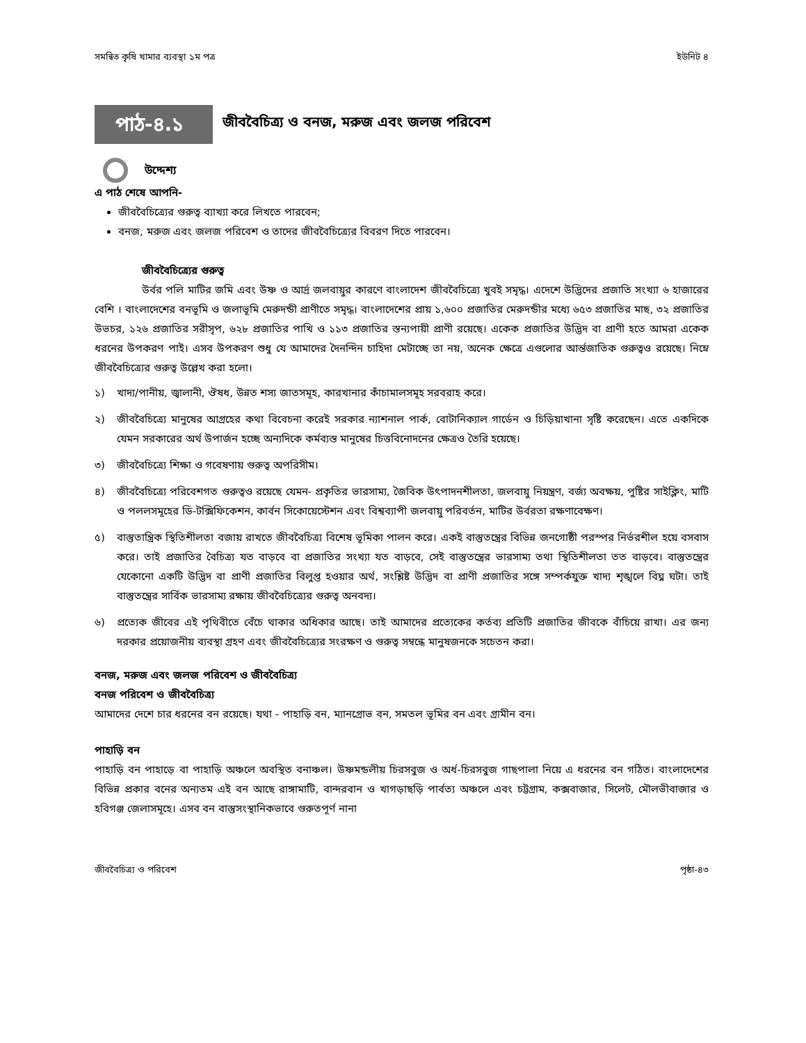সমন্বিত কৃষি খামার ব্যবস্থা ১ম পত্র ইউনিট ৪
পাঠ-৪.১
জীববৈচিত্র্য ও বনজ, মরুজ এবং জলজ পরিবেশ
উদ্দেশ্য
এ পাঠ শেষে আপনি-
জীববৈচিত্র্যের গুরুত্ব ব্যাখ্যা করে লিখতে পারবেন;
বনজ, মরুজ এবং জলজ পরিবেশ ও তাদের জীববৈচিত্র্যের বিবরণ দিতে পারবেন।
জীববৈচিত্র্যের গুরুত্ব
উর্বর পলি মাটির জমি এবং উষ্ণ ও আর্দ্র জলবায়ুর কারণে বাংলাদেশ জীববৈচিত্র্যে খুবই সমৃদ্ধ। এদেশে উদ্ভিদের প্রজাতি সংখ্যা ৬ হাজারের বেশি । বাংলাদেশের বনভূমি ও জলাভূমি মেরুদন্ডী প্রাণীতে সমৃদ্ধ। বাংলাদেশের প্রায় ১,৬০০ প্রজাতির মেরুদন্ডীর মধ্যে ৬৫৩ প্রজাতির মাছ, ৩২ প্রজাতির উভচর, ১২৬ প্রজাতির সরীসৃপ, ৬২৮ প্রজাতির পাখি ও ১১৩ প্রজাতির স্তন্যপায়ী প্রাণী রয়েছে। একেক প্রজাতির উদ্ভিদ বা প্রাণী হতে আমরা একেক ধরনের উপকরণ পাই। এসব উপকরণ শুধু যে আমাদের দৈনন্দিন চাহিদা মেটাচ্ছে তা নয়, অনেক ক্ষেত্রে এগুলোর আর্ন্তজাতিক গুরুত্বও রয়েছে। নিম্নে জীববৈচিত্র্যের গুরুত্ব উল্লেখ করা হলো।
১) খাদ্য/পানীয়, জ্বালানী, ঔষধ, উন্নত শস্য জাতসমূহ, কারখানার কাঁচামালসমূহ সরবরাহ করে।
২) জীববৈচিত্র্যে মানুষের আগ্রহের কথা বিবেচনা করেই সরকার ন্যাশনাল পার্ক, বোটানিক্যাল গার্ডেন ও চিড়িয়াখানা সৃষ্টি করেছেন। এতে একদিকে যেমন সরকারের অর্থ উপার্জন হচ্ছে অন্যদিকে কর্মব্যস্ত মানুষের চিত্তবিনোদনের ক্ষেত্রও তৈরি হয়েছে।
৩) জীববৈচিত্র্যে শিক্ষা ও গবেষণায় গুরুত্ব অপরিসীম।
৪) জীববৈচিত্র্যে পরিবেশগত গুরুত্বও রয়েছে যেমন- প্রকৃতির ভারসাম্য, জৈবিক উৎপাদনশীলতা, জলবায়ু নিয়ন্ত্রণ, বর্জ্য অবক্ষয়, পুষ্টির সাইক্লিং, মাটি ও পললসমূহের ডি-টক্সিফিকেশন, কার্বন সিকোয়েস্টেশন এবং বিশ্বব্যাপী জলবায়ু পরিবর্তন, মাটির উর্বরতা রক্ষণাবেক্ষণ।
৫) বাস্তুতান্ত্রিক স্থিতিশীলতা বজায় রাখতে জীববৈচিত্র্য বিশেষ ভূমিকা পালন করে। একই বাস্তুতন্ত্রের বিভিন্ন জনগোষ্ঠী পরস্পর নির্ভরশীল হয়ে বসবাস করে। তাই প্রজাতির বৈচিত্র্য যত বাড়বে বা প্রজাতির সংখ্যা যত বাড়বে, সেই বাস্তুতন্ত্রের ভারসাম্য তথা স্থিতিশীলতা তত বাড়বে। বাস্তুতন্ত্রের যেকোনো একটি উদ্ভিদ বা প্রাণী প্রজাতির বিলুপ্ত হওয়ার অর্থ, সংশ্লিষ্ট উদ্ভিদ বা প্রাণী প্রজাতির সঙ্গে সম্পর্কযুক্ত খাদ্য শৃঙ্খলে বিঘ্ন ঘটা। তাই বাস্তুতন্ত্রের সার্বিক ভারসাম্য রক্ষায় জীববৈচিত্র্যের গুরুত্ব অনবদ্য।
৬) প্রত্যেক জীবের এই পৃথিবীতে বেঁচে থাকার অধিকার আছে। তাই আমাদের প্রত্যেকের কর্তব্য প্রতিটি প্রজাতির জীবকে বাঁচিয়ে রাখা। এর জন্য দরকার প্রয়োজনীয় ব্যবস্থা গ্রহণ এবং জীববৈচিত্র্যের সংরক্ষণ ও গুরুত্ব সম্বন্ধে মানুষজনকে সচেতন করা।
বনজ, মরুজ এবং জলজ পরিবেশ ও জীববৈচিত্র্য
বনজ পরিবেশ ও জীববৈচিত্র্য
আমাদের দেশে চার ধরনের বন রয়েছে। যথা - পাহাড়ি বন, ম্যানগ্রোভ বন, সমতল ভূমির বন এবং গ্রামীন বন।
পাহাড়ি বন
পাহাড়ি বন পাহাড়ে বা পাহাড়ি অঞ্চলে অবস্থিত বনাঞ্চল। উষ্ণমন্ডলীয় চিরসবুজ ও অর্ধ-চিরসবুজ গাছপালা নিয়ে এ ধরনের বন গঠিত। বাংলাদেশের বিভিন্ন প্রকার বনের অন্যতম এই বন আছে রাঙ্গামাটি, বান্দরবান ও খাগড়াছড়ি পার্বত্য অঞ্চলে এবং চট্টগ্রাম, কক্সবাজার, সিলেট, মৌলভীবাজার ও হবিগঞ্জ জেলাসমূহে। এসব বন বাস্তুসংস্থানিকভাবে গুরুতপূর্ণ নানা
জীববৈচিত্র্য ও পরিবেশ পৃষ্ঠা-৪৩